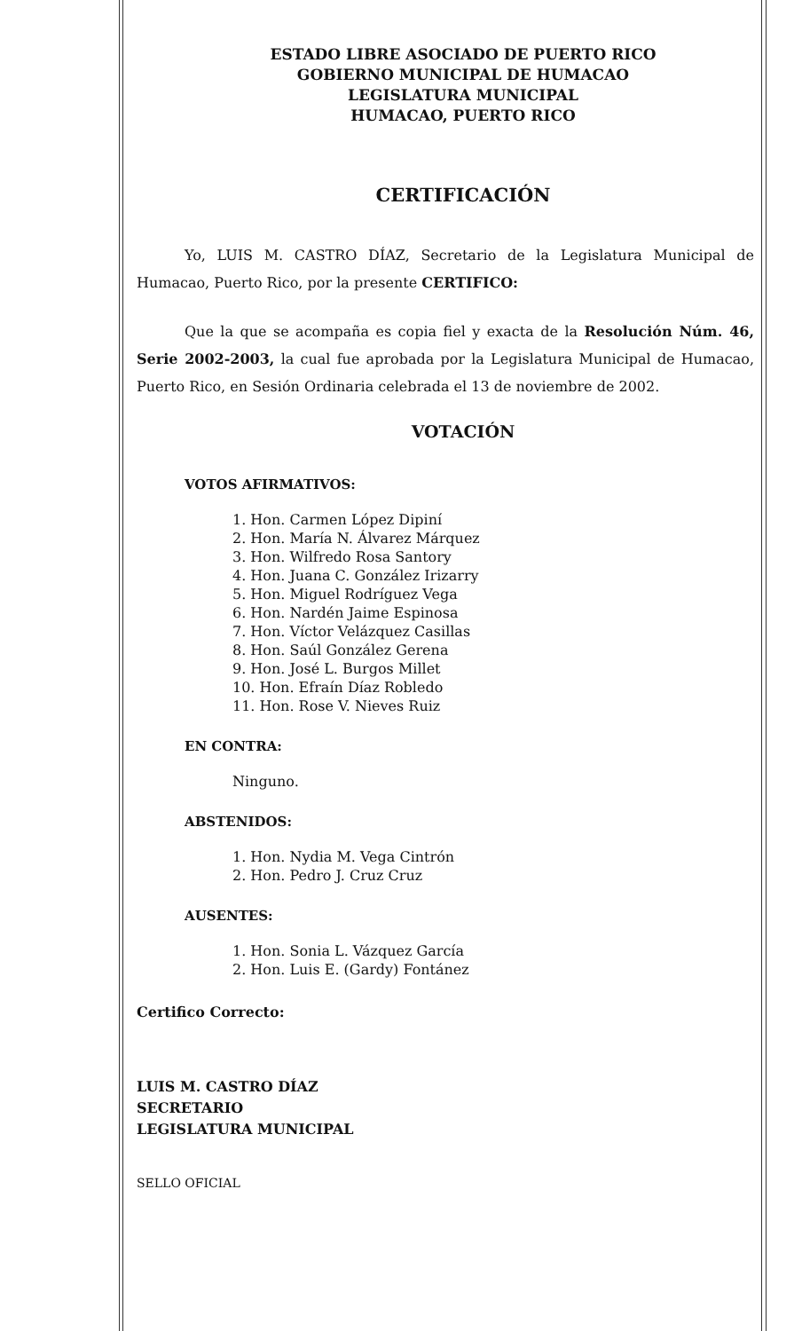ESTADO LIBRE ASOCIADO DE PUERTO RICO
GOBIERNO MUNICIPAL DE HUMACAO
LEGISLATURA MUNICIPAL
HUMACAO, PUERTO RICO
CERTIFICACIÓN
Yo, LUIS M. CASTRO DÍAZ, Secretario de la Legislatura Municipal de Humacao, Puerto Rico, por la presente CERTIFICO:
Que la que se acompaña es copia fiel y exacta de la Resolución Núm. 46, Serie 2002-2003, la cual fue aprobada por la Legislatura Municipal de Humacao, Puerto Rico, en Sesión Ordinaria celebrada el 13 de noviembre de 2002.
VOTACIÓN
VOTOS AFIRMATIVOS:
1. Hon. Carmen López Dipiní
2. Hon. María N. Álvarez Márquez
3. Hon. Wilfredo Rosa Santory
4. Hon. Juana C. González Irizarry
5. Hon. Miguel Rodríguez Vega
6. Hon. Nardén Jaime Espinosa
7. Hon. Víctor Velázquez Casillas
8. Hon. Saúl González Gerena
9. Hon. José L. Burgos Millet
10. Hon. Efraín Díaz Robledo
11. Hon. Rose V. Nieves Ruiz
EN CONTRA:
Ninguno.
ABSTENIDOS:
1. Hon. Nydia M. Vega Cintrón
2. Hon. Pedro J. Cruz Cruz
AUSENTES:
1. Hon. Sonia L. Vázquez García
2. Hon. Luis E. (Gardy) Fontánez
Certifico Correcto:
LUIS M. CASTRO DÍAZ
SECRETARIO
LEGISLATURA MUNICIPAL
SELLO OFICIAL